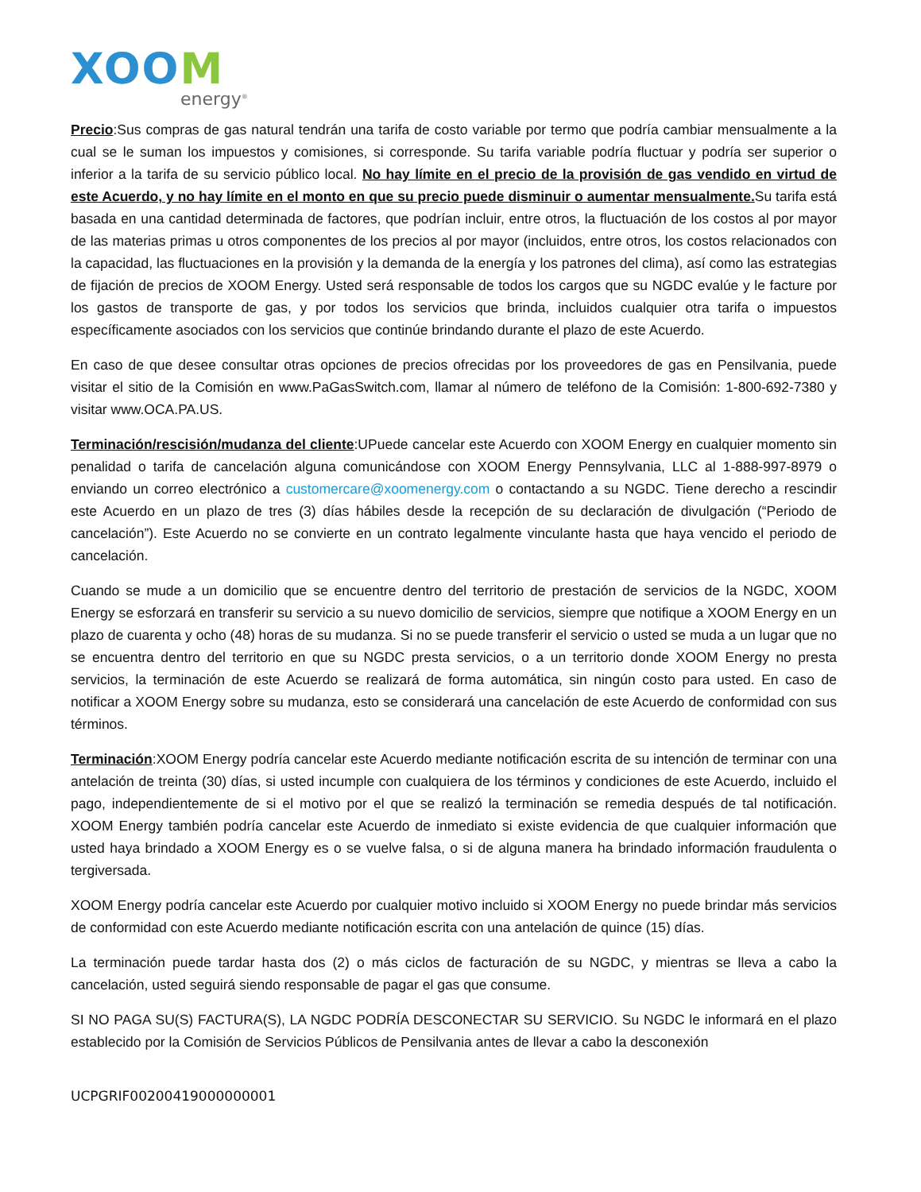XOOM
energy<sup>®</sup>
Precio:Sus compras de gas natural tendrán una tarifa de costo variable por termo que podría cambiar mensualmente a la cual se le suman los impuestos y comisiones, si corresponde. Su tarifa variable podría fluctuar y podría ser superior o inferior a la tarifa de su servicio público local. No hay límite en el precio de la provisión de gas vendido en virtud de este Acuerdo, y no hay límite en el monto en que su precio puede disminuir o aumentar mensualmente. Su tarifa está basada en una cantidad determinada de factores, que podrían incluir, entre otros, la fluctuación de los costos al por mayor de las materias primas u otros componentes de los precios al por mayor (incluidos, entre otros, los costos relacionados con la capacidad, las fluctuaciones en la provisión y la demanda de la energía y los patrones del clima), así como las estrategias de fijación de precios de XOOM Energy. Usted será responsable de todos los cargos que su NGDC evalúe y le facture por los gastos de transporte de gas, y por todos los servicios que brinda, incluidos cualquier otra tarifa o impuestos específicamente asociados con los servicios que continúe brindando durante el plazo de este Acuerdo.
En caso de que desee consultar otras opciones de precios ofrecidas por los proveedores de gas en Pensilvania, puede visitar el sitio de la Comisión en www.PaGasSwitch.com, llamar al número de teléfono de la Comisión: 1-800-692-7380 y visitar www.OCA.PA.US.
Terminación/rescisión/mudanza del cliente:UPuede cancelar este Acuerdo con XOOM Energy en cualquier momento sin penalidad o tarifa de cancelación alguna comunicándose con XOOM Energy Pennsylvania, LLC al 1-888-997-8979 o enviando un correo electrónico a customercare@xoomenergy.com o contactando a su NGDC. Tiene derecho a rescindir este Acuerdo en un plazo de tres (3) días hábiles desde la recepción de su declaración de divulgación (“Periodo de cancelación”). Este Acuerdo no se convierte en un contrato legalmente vinculante hasta que haya vencido el periodo de cancelación.
Cuando se mude a un domicilio que se encuentre dentro del territorio de prestación de servicios de la NGDC, XOOM Energy se esforzará en transferir su servicio a su nuevo domicilio de servicios, siempre que notifique a XOOM Energy en un plazo de cuarenta y ocho (48) horas de su mudanza. Si no se puede transferir el servicio o usted se muda a un lugar que no se encuentra dentro del territorio en que su NGDC presta servicios, o a un territorio donde XOOM Energy no presta servicios, la terminación de este Acuerdo se realizará de forma automática, sin ningún costo para usted. En caso de notificar a XOOM Energy sobre su mudanza, esto se considerará una cancelación de este Acuerdo de conformidad con sus términos.
Terminación:XOOM Energy podría cancelar este Acuerdo mediante notificación escrita de su intención de terminar con una antelación de treinta (30) días, si usted incumple con cualquiera de los términos y condiciones de este Acuerdo, incluido el pago, independientemente de si el motivo por el que se realizó la terminación se remedia después de tal notificación. XOOM Energy también podría cancelar este Acuerdo de inmediato si existe evidencia de que cualquier información que usted haya brindado a XOOM Energy es o se vuelve falsa, o si de alguna manera ha brindado información fraudulenta o tergiversada.
XOOM Energy podría cancelar este Acuerdo por cualquier motivo incluido si XOOM Energy no puede brindar más servicios de conformidad con este Acuerdo mediante notificación escrita con una antelación de quince (15) días.
La terminación puede tardar hasta dos (2) o más ciclos de facturación de su NGDC, y mientras se lleva a cabo la cancelación, usted seguirá siendo responsable de pagar el gas que consume.
SI NO PAGA SU(S) FACTURA(S), LA NGDC PODRÍA DESCONECTAR SU SERVICIO. Su NGDC le informará en el plazo establecido por la Comisión de Servicios Públicos de Pensilvania antes de llevar a cabo la desconexión
UCPGRIF00200419000000001